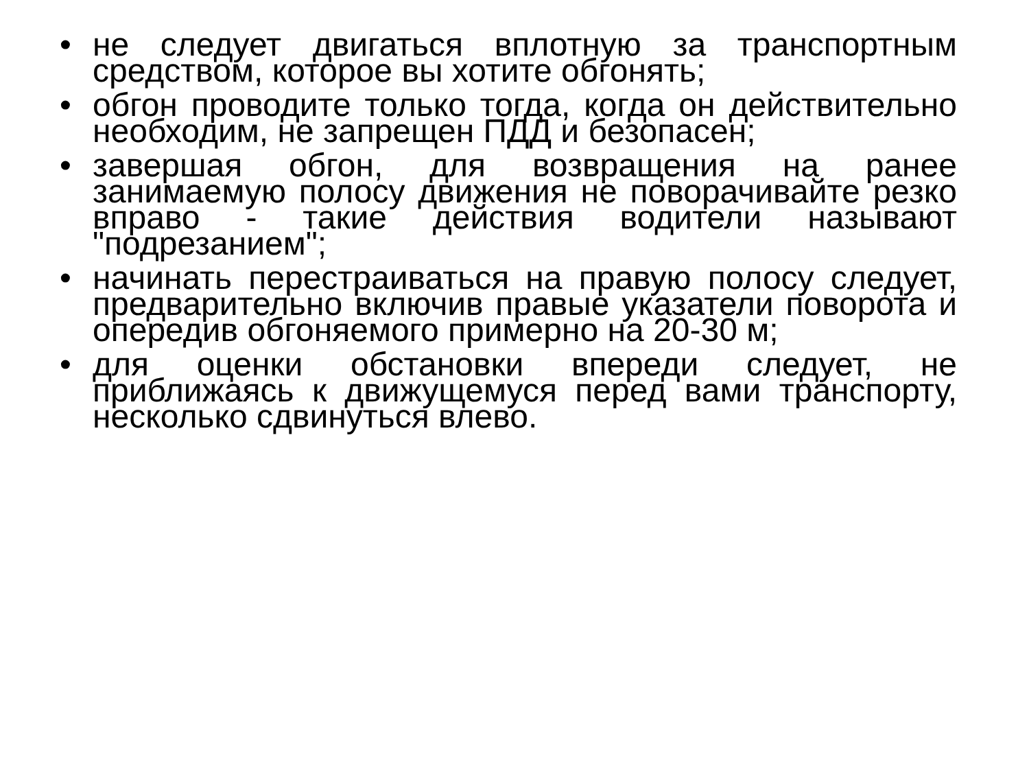• не следует двигаться вплотную за транспортным средством, которое вы хотите обгонять;
• обгон проводите только тогда, когда он действительно необходим, не запрещен ПДД и безопасен;
• завершая обгон, для возвращения на ранее занимаемую полосу движения не поворачивайте резко вправо - такие действия водители называют "подрезанием";
• начинать перестраиваться на правую полосу следует, предварительно включив правые указатели поворота и опередив обгоняемого примерно на 20-30 м;
• для оценки обстановки впереди следует, не приближаясь к движущемуся перед вами транспорту, несколько сдвинуться влево.